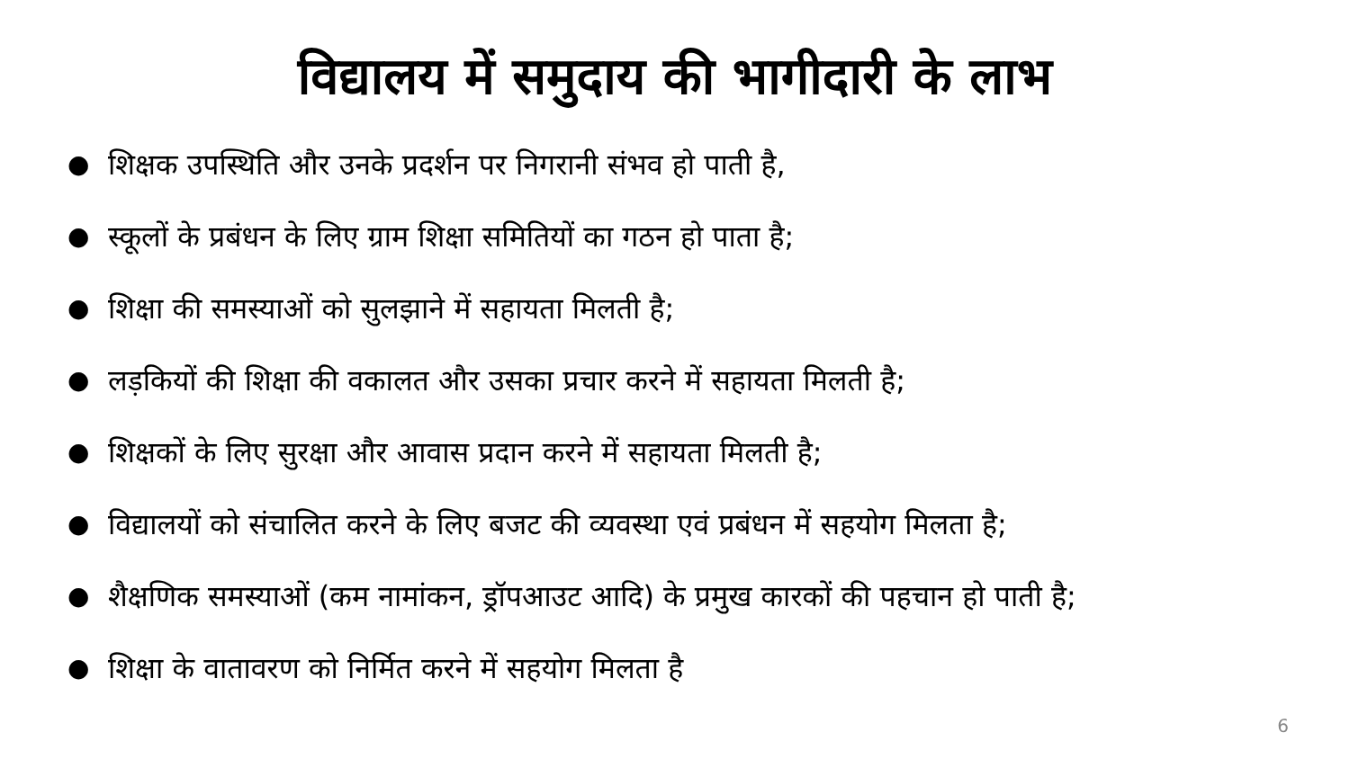विद्यालय में समुदाय की भागीदारी के लाभ
● शिक्षक उपस्थिति और उनके प्रदर्शन पर निगरानी संभव हो पाती है,
● स्कूलों के प्रबंधन के लिए ग्राम शिक्षा समितियों का गठन हो पाता है;
● शिक्षा की समस्याओं को सुलझाने में सहायता मिलती है;
● लड़कियों की शिक्षा की वकालत और उसका प्रचार करने में सहायता मिलती है;
● शिक्षकों के लिए सुरक्षा और आवास प्रदान करने में सहायता मिलती है;
● विद्यालयों को संचालित करने के लिए बजट की व्यवस्था एवं प्रबंधन में सहयोग मिलता है;
● शैक्षणिक समस्याओं (कम नामांकन, ड्रॉपआउट आदि) के प्रमुख कारकों की पहचान हो पाती है;
● शिक्षा के वातावरण को निर्मित करने में सहयोग मिलता है
6